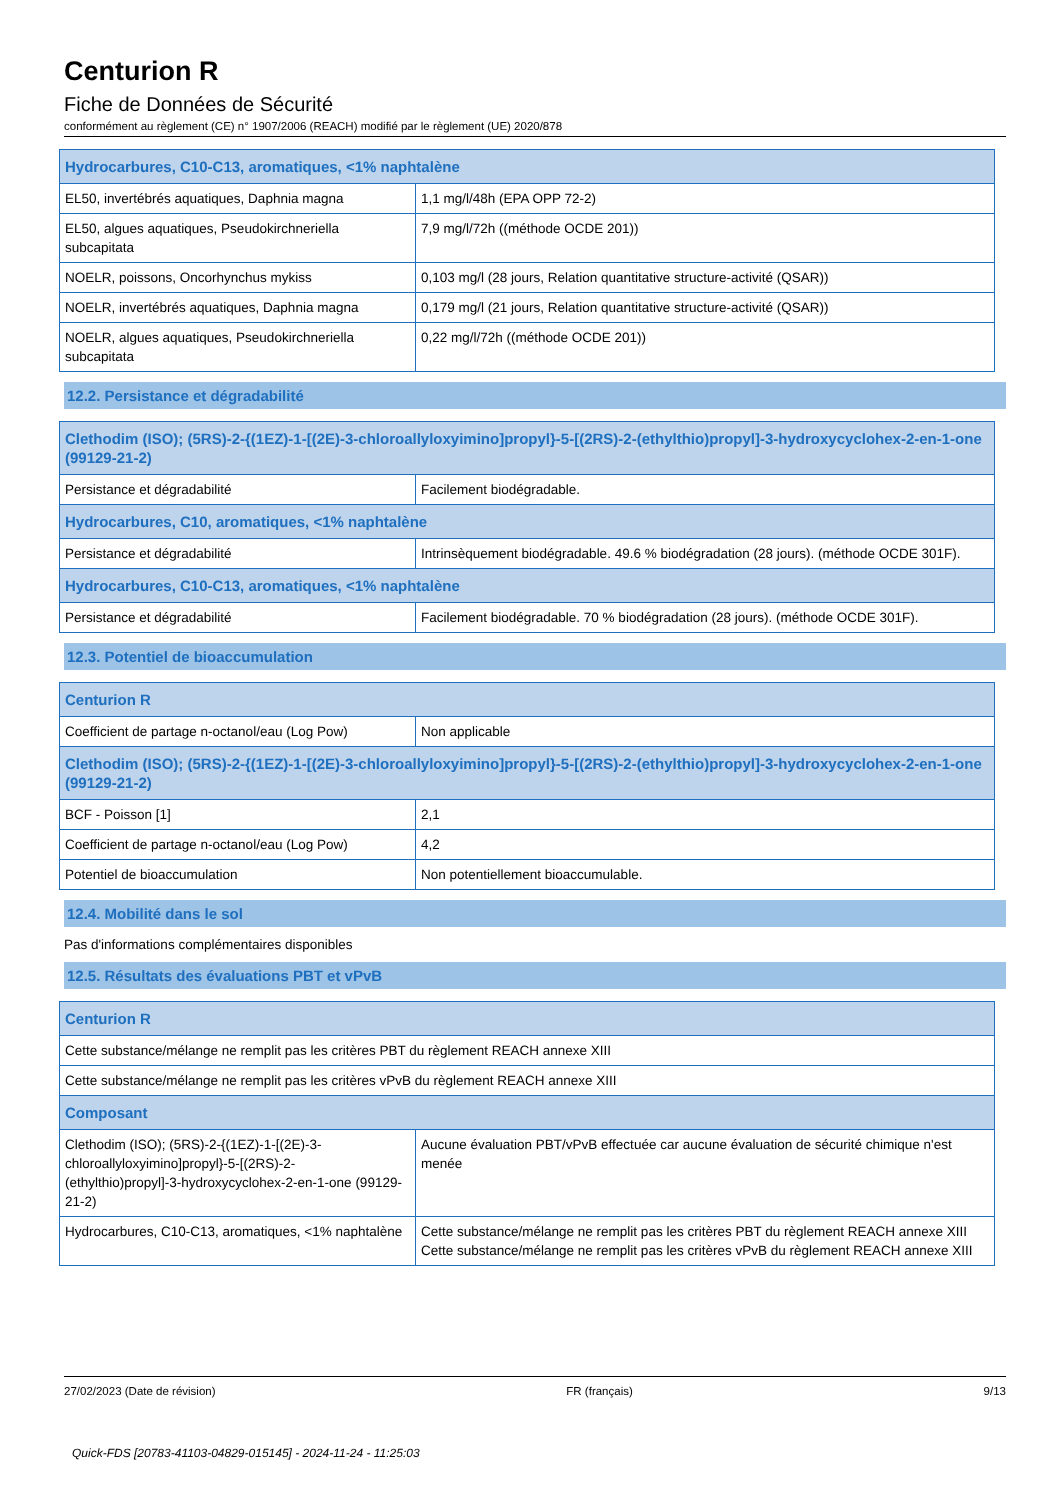Centurion R
Fiche de Données de Sécurité
conformément au règlement (CE) n° 1907/2006 (REACH) modifié par le règlement (UE) 2020/878
| Hydrocarbures, C10-C13, aromatiques, <1% naphtalène | |
| --- | --- |
| EL50, invertébrés aquatiques, Daphnia magna | 1,1 mg/l/48h (EPA OPP 72-2) |
| EL50, algues aquatiques, Pseudokirchneriella subcapitata | 7,9 mg/l/72h ((méthode OCDE 201)) |
| NOELR, poissons, Oncorhynchus mykiss | 0,103 mg/l (28 jours, Relation quantitative structure-activité (QSAR)) |
| NOELR, invertébrés aquatiques, Daphnia magna | 0,179 mg/l (21 jours, Relation quantitative structure-activité (QSAR)) |
| NOELR, algues aquatiques, Pseudokirchneriella subcapitata | 0,22 mg/l/72h ((méthode OCDE 201)) |
12.2. Persistance et dégradabilité
| Clethodim (ISO); (5RS)-2-{(1EZ)-1-[(2E)-3-chloroallyloxyimino]propyl}-5-[(2RS)-2-(ethylthio)propyl]-3-hydroxycyclohex-2-en-1-one (99129-21-2) | |
| --- | --- |
| Persistance et dégradabilité | Facilement biodégradable. |
| Hydrocarbures, C10, aromatiques, <1% naphtalène | |
| Persistance et dégradabilité | Intrinsèquement biodégradable. 49.6 % biodégradation (28 jours). (méthode OCDE 301F). |
| Hydrocarbures, C10-C13, aromatiques, <1% naphtalène | |
| Persistance et dégradabilité | Facilement biodégradable. 70 % biodégradation (28 jours). (méthode OCDE 301F). |
12.3. Potentiel de bioaccumulation
| Centurion R | |
| --- | --- |
| Coefficient de partage n-octanol/eau (Log Pow) | Non applicable |
| Clethodim (ISO); (5RS)-2-{(1EZ)-1-[(2E)-3-chloroallyloxyimino]propyl}-5-[(2RS)-2-(ethylthio)propyl]-3-hydroxycyclohex-2-en-1-one (99129-21-2) | |
| BCF - Poisson [1] | 2,1 |
| Coefficient de partage n-octanol/eau (Log Pow) | 4,2 |
| Potentiel de bioaccumulation | Non potentiellement bioaccumulable. |
12.4. Mobilité dans le sol
Pas d'informations complémentaires disponibles
12.5. Résultats des évaluations PBT et vPvB
| Centurion R | |
| --- | --- |
| Cette substance/mélange ne remplit pas les critères PBT du règlement REACH annexe XIII | |
| Cette substance/mélange ne remplit pas les critères vPvB du règlement REACH annexe XIII | |
| Composant | |
| Clethodim (ISO); (5RS)-2-{(1EZ)-1-[(2E)-3-chloroallyloxyimino]propyl}-5-[(2RS)-2-(ethylthio)propyl]-3-hydroxycyclohex-2-en-1-one (99129-21-2) | Aucune évaluation PBT/vPvB effectuée car aucune évaluation de sécurité chimique n'est menée |
| Hydrocarbures, C10-C13, aromatiques, <1% naphtalène | Cette substance/mélange ne remplit pas les critères PBT du règlement REACH annexe XIII Cette substance/mélange ne remplit pas les critères vPvB du règlement REACH annexe XIII |
27/02/2023 (Date de révision) FR (français) 9/13
Quick-FDS [20783-41103-04829-015145] - 2024-11-24 - 11:25:03